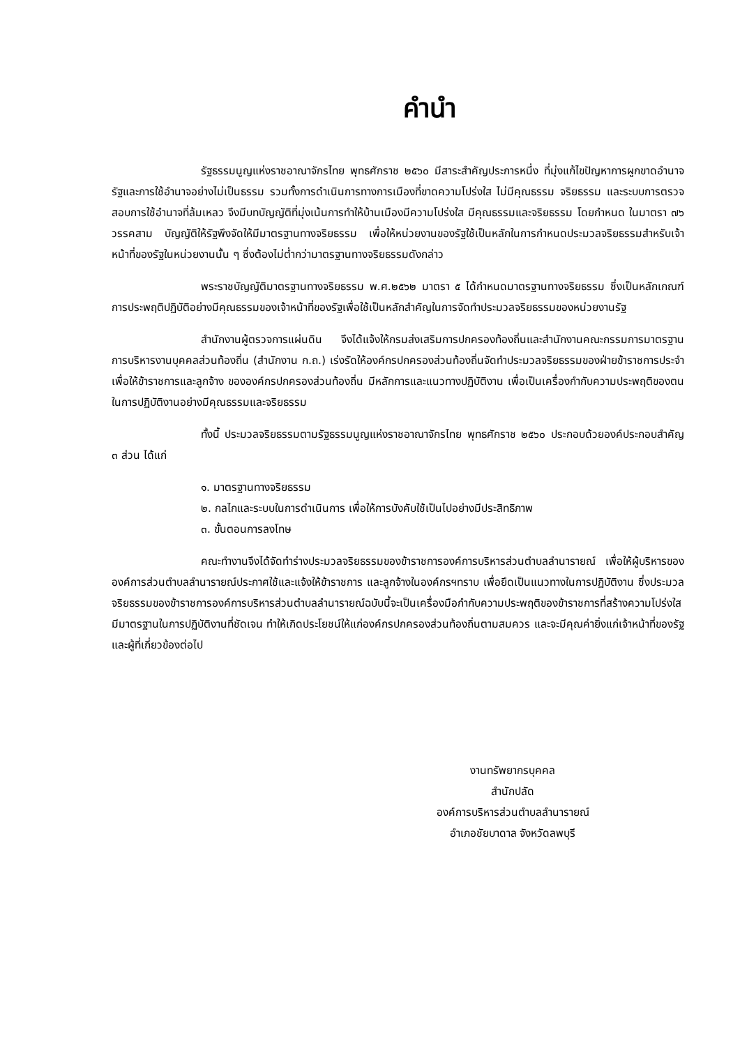คำนำ
รัฐธรรมนูญแห่งราชอาณาจักรไทย พุทธศักราช ๒๕๖๐ มีสาระสำคัญประการหนึ่ง ที่มุ่งแก้ไขปัญหาการผูกขาดอำนาจรัฐและการใช้อำนาจอย่างไม่เป็นธรรม รวมทั้งการดำเนินการทางการเมืองที่ขาดความโปร่งใส ไม่มีคุณธรรม จริยธรรม และระบบการตรวจสอบการใช้อำนาจที่ล้มเหลว จึงมีบทบัญญัติที่มุ่งเน้นการทำให้บ้านเมืองมีความโปร่งใส มีคุณธรรมและจริยธรรม โดยกำหนด ในมาตรา ๗๖ วรรคสาม บัญญัติให้รัฐพึงจัดให้มีมาตรฐานทางจริยธรรม เพื่อให้หน่วยงานของรัฐใช้เป็นหลักในการกำหนดประมวลจริยธรรมสำหรับเจ้าหน้าที่ของรัฐในหน่วยงานนั้น ๆ ซึ่งต้องไม่ต่ำกว่ามาตรฐานทางจริยธรรมดังกล่าว
พระราชบัญญัติมาตรฐานทางจริยธรรม พ.ศ.๒๕๖๒ มาตรา ๕ ได้กำหนดมาตรฐานทางจริยธรรม ซึ่งเป็นหลักเกณฑ์การประพฤติปฏิบัติอย่างมีคุณธรรมของเจ้าหน้าที่ของรัฐเพื่อใช้เป็นหลักสำคัญในการจัดทำประมวลจริยธรรมของหน่วยงานรัฐ
สำนักงานผู้ตรวจการแผ่นดิน จึงได้แจ้งให้กรมส่งเสริมการปกครองท้องถิ่นและสำนักงานคณะกรรมการมาตรฐานการบริหารงานบุคคลส่วนท้องถิ่น (สำนักงาน ก.ถ.) เร่งรัดให้องค์กรปกครองส่วนท้องถิ่นจัดทำประมวลจริยธรรมของฝ่ายข้าราชการประจำ เพื่อให้ข้าราชการและลูกจ้าง ขององค์กรปกครองส่วนท้องถิ่น มีหลักการและแนวทางปฏิบัติงาน เพื่อเป็นเครื่องกำกับความประพฤติของตนในการปฏิบัติงานอย่างมีคุณธรรมและจริยธรรม
ทั้งนี้ ประมวลจริยธรรมตามรัฐธรรมนูญแห่งราชอาณาจักรไทย พุทธศักราช ๒๕๖๐ ประกอบด้วยองค์ประกอบสำคัญ ๓ ส่วน ได้แก่
๑. มาตรฐานทางจริยธรรม
๒. กลไกและระบบในการดำเนินการ เพื่อให้การบังคับใช้เป็นไปอย่างมีประสิทธิภาพ
๓. ขั้นตอนการลงโทษ
คณะทำงานจึงได้จัดทำร่างประมวลจริยธรรมของข้าราชการองค์การบริหารส่วนตำบลลำนารายณ์ เพื่อให้ผู้บริหารขององค์การส่วนตำบลลำนารายณ์ประกาศใช้และแจ้งให้ข้าราชการ และลูกจ้างในองค์กรฯทราบ เพื่อยึดเป็นแนวทางในการปฏิบัติงาน ซึ่งประมวลจริยธรรมของข้าราชการองค์การบริหารส่วนตำบลลำนารายณ์ฉบับนี้จะเป็นเครื่องมือกำกับความประพฤติของข้าราชการที่สร้างความโปร่งใส มีมาตรฐานในการปฏิบัติงานที่ชัดเจน ทำให้เกิดประโยชน์ให้แก่องค์กรปกครองส่วนท้องถิ่นตามสมควร และจะมีคุณค่ายิ่งแก่เจ้าหน้าที่ของรัฐและผู้ที่เกี่ยวข้องต่อไป
งานทรัพยากรบุคคล
สำนักปลัด
องค์การบริหารส่วนตำบลลำนารายณ์
อำเภอชัยบาดาล จังหวัดลพบุรี